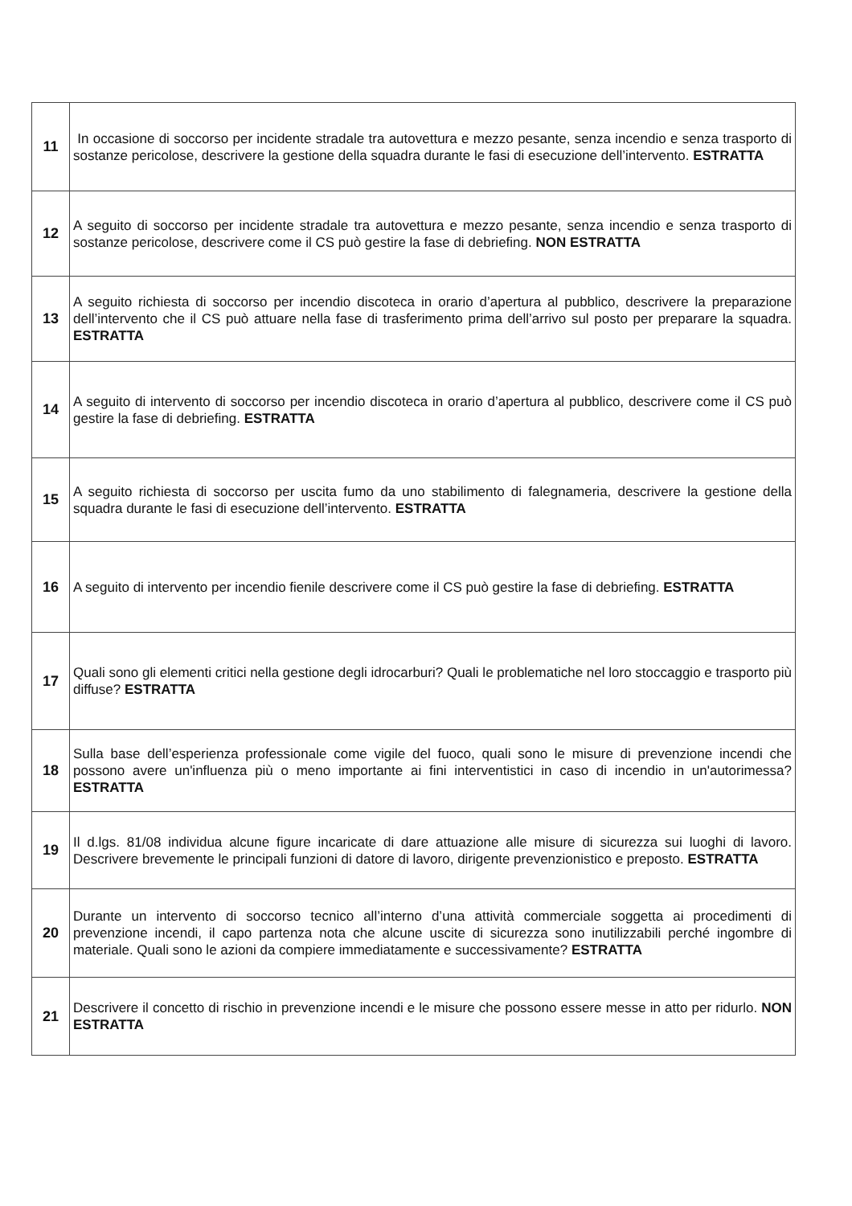| 11 | In occasione di soccorso per incidente stradale tra autovettura e mezzo pesante, senza incendio e senza trasporto di sostanze pericolose, descrivere la gestione della squadra durante le fasi di esecuzione dell’intervento. ESTRATTA |
| 12 | A seguito di soccorso per incidente stradale tra autovettura e mezzo pesante, senza incendio e senza trasporto di sostanze pericolose, descrivere come il CS può gestire la fase di debriefing. NON ESTRATTA |
| 13 | A seguito richiesta di soccorso per incendio discoteca in orario d’apertura al pubblico, descrivere la preparazione dell’intervento che il CS può attuare nella fase di trasferimento prima dell’arrivo sul posto per preparare la squadra. ESTRATTA |
| 14 | A seguito di intervento di soccorso per incendio discoteca in orario d’apertura al pubblico, descrivere come il CS può gestire la fase di debriefing. ESTRATTA |
| 15 | A seguito richiesta di soccorso per uscita fumo da uno stabilimento di falegnameria, descrivere la gestione della squadra durante le fasi di esecuzione dell’intervento. ESTRATTA |
| 16 | A seguito di intervento per incendio fienile descrivere come il CS può gestire la fase di debriefing. ESTRATTA |
| 17 | Quali sono gli elementi critici nella gestione degli idrocarburi? Quali le problematiche nel loro stoccaggio e trasporto più diffuse? ESTRATTA |
| 18 | Sulla base dell’esperienza professionale come vigile del fuoco, quali sono le misure di prevenzione incendi che possono avere un'influenza più o meno importante ai fini interventistici in caso di incendio in un'autorimessa? ESTRATTA |
| 19 | Il d.lgs. 81/08 individua alcune figure incaricate di dare attuazione alle misure di sicurezza sui luoghi di lavoro. Descrivere brevemente le principali funzioni di datore di lavoro, dirigente prevenzionistico e preposto. ESTRATTA |
| 20 | Durante un intervento di soccorso tecnico all’interno d’una attività commerciale soggetta ai procedimenti di prevenzione incendi, il capo partenza nota che alcune uscite di sicurezza sono inutilizzabili perché ingombre di materiale. Quali sono le azioni da compiere immediatamente e successivamente? ESTRATTA |
| 21 | Descrivere il concetto di rischio in prevenzione incendi e le misure che possono essere messe in atto per ridurlo. NON ESTRATTA |